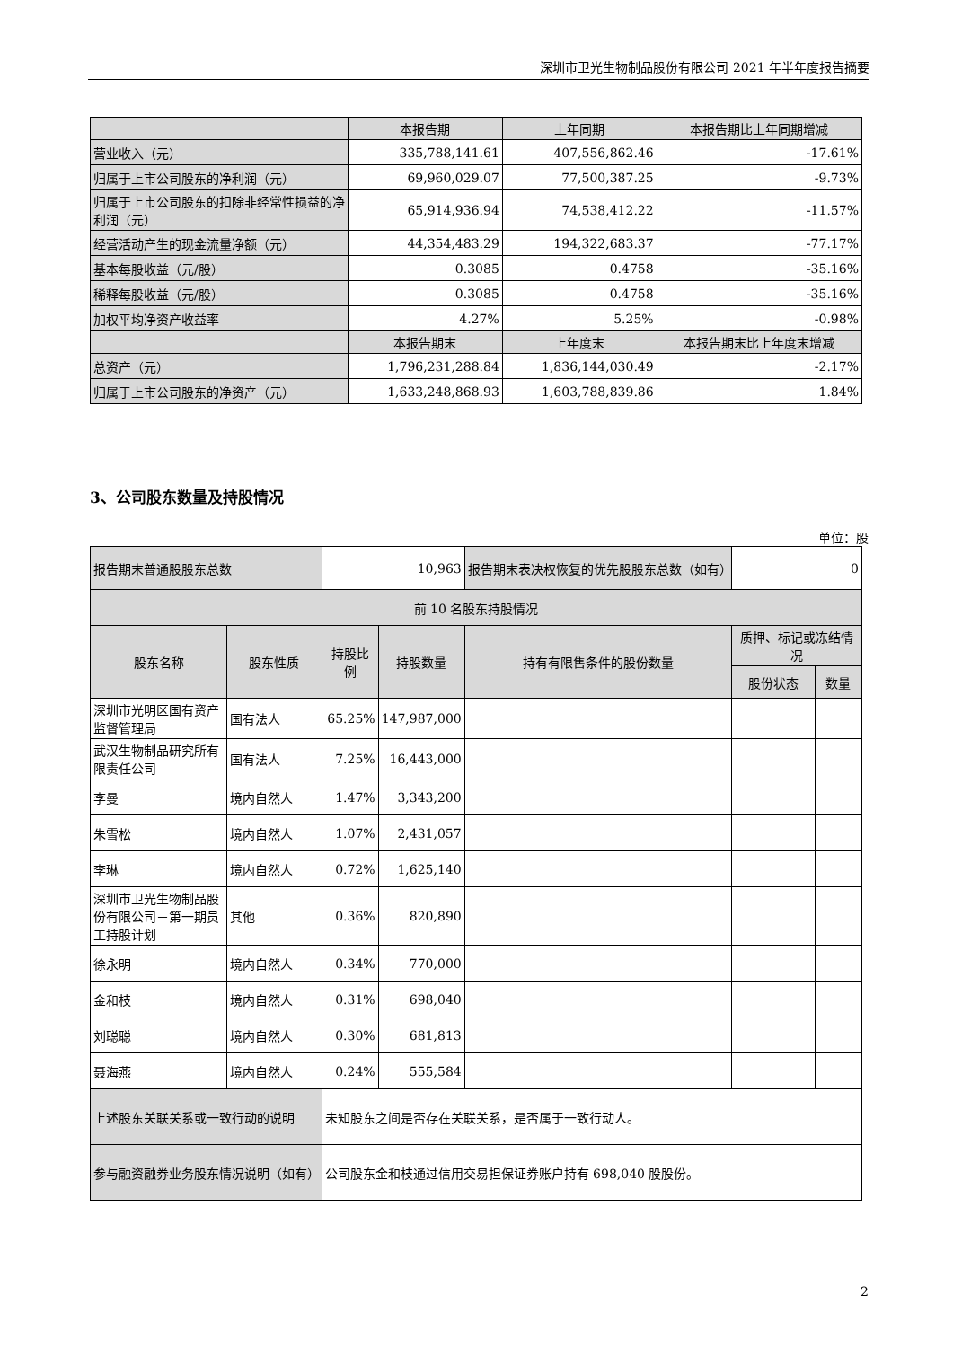深圳市卫光生物制品股份有限公司 2021 年半年度报告摘要
| | 本报告期 | 上年同期 | 本报告期比上年同期增减 |
| --- | --- | --- | --- |
| 营业收入（元） | 335,788,141.61 | 407,556,862.46 | -17.61% |
| 归属于上市公司股东的净利润（元） | 69,960,029.07 | 77,500,387.25 | -9.73% |
| 归属于上市公司股东的扣除非经常性损益的净利润（元） | 65,914,936.94 | 74,538,412.22 | -11.57% |
| 经营活动产生的现金流量净额（元） | 44,354,483.29 | 194,322,683.37 | -77.17% |
| 基本每股收益（元/股） | 0.3085 | 0.4758 | -35.16% |
| 稀释每股收益（元/股） | 0.3085 | 0.4758 | -35.16% |
| 加权平均净资产收益率 | 4.27% | 5.25% | -0.98% |
| | 本报告期末 | 上年度末 | 本报告期末比上年度末增减 |
| 总资产（元） | 1,796,231,288.84 | 1,836,144,030.49 | -2.17% |
| 归属于上市公司股东的净资产（元） | 1,633,248,868.93 | 1,603,788,839.86 | 1.84% |
3、公司股东数量及持股情况
单位：股
| 报告期末普通股股东总数 | | 10,963 | | 报告期末表决权恢复的优先股股东总数（如有） | 0 | |
| 前 10 名股东持股情况 | | | | | | |
| 股东名称 | 股东性质 | 持股比例 | 持股数量 | 持有有限售条件的股份数量 | 质押、标记或冻结情况 | |
| | | | | | 股份状态 | 数量 |
| 深圳市光明区国有资产监督管理局 | 国有法人 | 65.25% | 147,987,000 | | | |
| 武汉生物制品研究所有限责任公司 | 国有法人 | 7.25% | 16,443,000 | | | |
| 李曼 | 境内自然人 | 1.47% | 3,343,200 | | | |
| 朱雪松 | 境内自然人 | 1.07% | 2,431,057 | | | |
| 李琳 | 境内自然人 | 0.72% | 1,625,140 | | | |
| 深圳市卫光生物制品股份有限公司－第一期员工持股计划 | 其他 | 0.36% | 820,890 | | | |
| 徐永明 | 境内自然人 | 0.34% | 770,000 | | | |
| 金和枝 | 境内自然人 | 0.31% | 698,040 | | | |
| 刘聪聪 | 境内自然人 | 0.30% | 681,813 | | | |
| 聂海燕 | 境内自然人 | 0.24% | 555,584 | | | |
| 上述股东关联关系或一致行动的说明 | | 未知股东之间是否存在关联关系，是否属于一致行动人。 | | | | |
| 参与融资融券业务股东情况说明（如有） | | 公司股东金和枝通过信用交易担保证券账户持有 698,040 股股份。 | | | | |
2